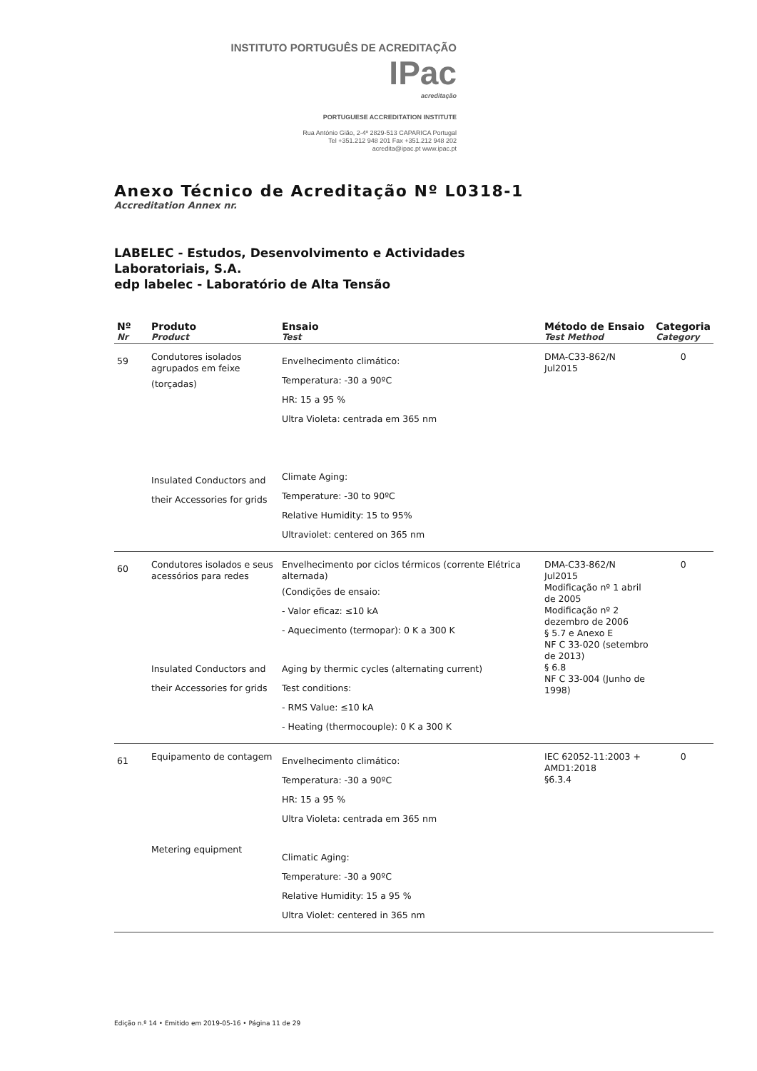INSTITUTO PORTUGUÊS DE ACREDITAÇÃO IPac
acreditação
PORTUGUESE ACCREDITATION INSTITUTE
Rua António Gião, 2-4º 2829-513 CAPARICA Portugal
Tel +351.212 948 201 Fax +351.212 948 202
acredita@ipac.pt www.ipac.pt
Anexo Técnico de Acreditação Nº L0318-1
Accreditation Annex nr.
LABELEC - Estudos, Desenvolvimento e Actividades
Laboratoriais, S.A.
edp labelec - Laboratório de Alta Tensão
| Nº Nr | Produto Product | Ensaio Test | Método de Ensaio Test Method | Categoria Category |
| --- | --- | --- | --- | --- |
| 59 | Condutores isolados agrupados em feixe (torçadas) Insulated Conductors and their Accessories for grids | Envelhecimento climático: Temperatura: -30 a 90ºC HR: 15 a 95 % Ultra Violeta: centrada em 365 nm Climate Aging: Temperature: -30 to 90ºC Relative Humidity: 15 to 95% Ultraviolet: centered on 365 nm | DMA-C33-862/N Jul2015 | 0 |
| 60 | Condutores isolados e seus acessórios para redes Insulated Conductors and their Accessories for grids | Envelhecimento por ciclos térmicos (corrente Elétrica alternada) (Condições de ensaio: - Valor eficaz: ≤10 kA - Aquecimento (termopar): 0 K a 300 K Aging by thermic cycles (alternating current) Test conditions: - RMS Value: ≤10 kA - Heating (thermocouple): 0 K a 300 K | DMA-C33-862/N Jul2015 Modificação nº 1 abril de 2005 Modificação nº 2 dezembro de 2006 § 5.7 e Anexo E NF C 33-020 (setembro de 2013) § 6.8 NF C 33-004 (Junho de 1998) | 0 |
| 61 | Equipamento de contagem Metering equipment | Envelhecimento climático: Temperatura: -30 a 90ºC HR: 15 a 95 % Ultra Violeta: centrada em 365 nm Climatic Aging: Temperature: -30 a 90ºC Relative Humidity: 15 a 95 % Ultra Violet: centered in 365 nm | IEC 62052-11:2003 + AMD1:2018 §6.3.4 | 0 |
Edição n.º 14 • Emitido em 2019-05-16 • Página 11 de 29